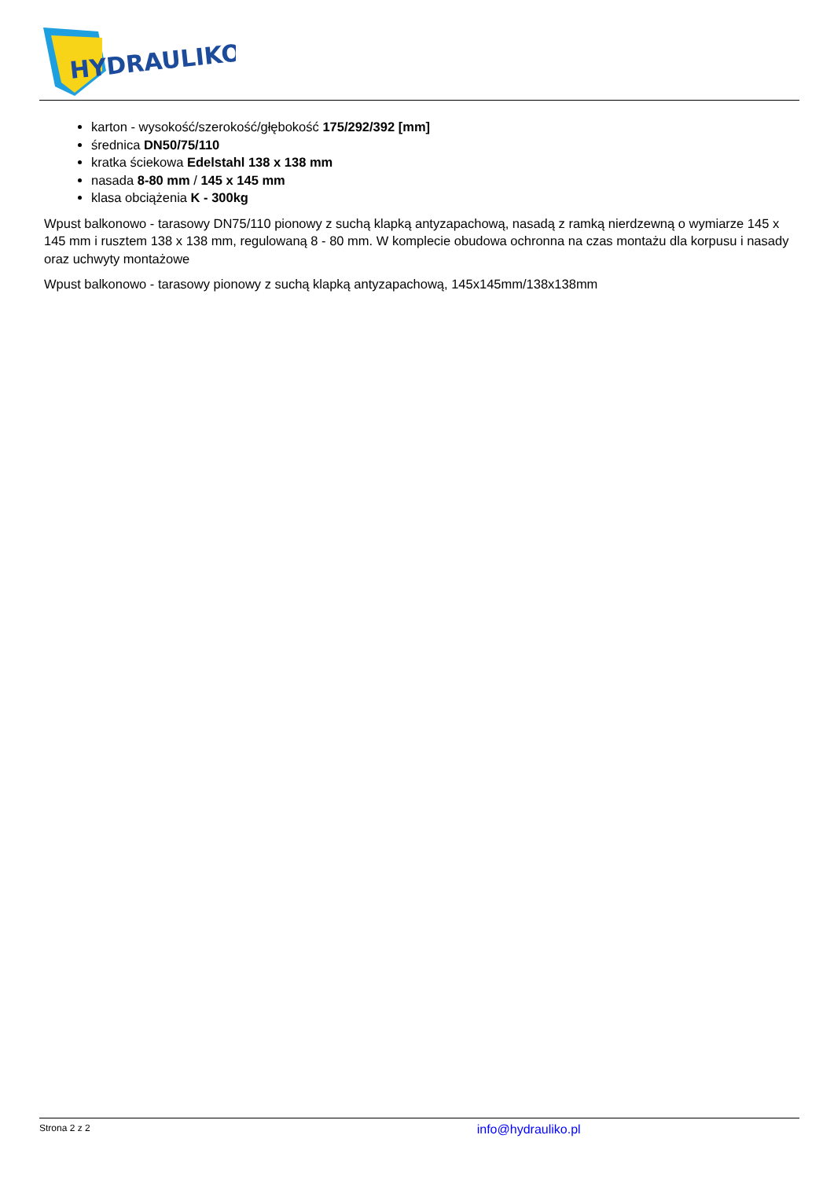HYDRAULIKO
karton - wysokość/szerokość/głębokość 175/292/392 [mm]
średnica DN50/75/110
kratka ściekowa Edelstahl 138 x 138 mm
nasada 8-80 mm / 145 x 145 mm
klasa obciążenia K - 300kg
Wpust balkonowo - tarasowy DN75/110 pionowy z suchą klapką antyzapachową, nasadą z ramką nierdzewną o wymiarze 145 x 145 mm i rusztem 138 x 138 mm, regulowaną 8 - 80 mm. W komplecie obudowa ochronna na czas montażu dla korpusu i nasady oraz uchwyty montażowe
Wpust balkonowo - tarasowy pionowy z suchą klapką antyzapachową, 145x145mm/138x138mm
Strona 2 z 2 info@hydrauliko.pl